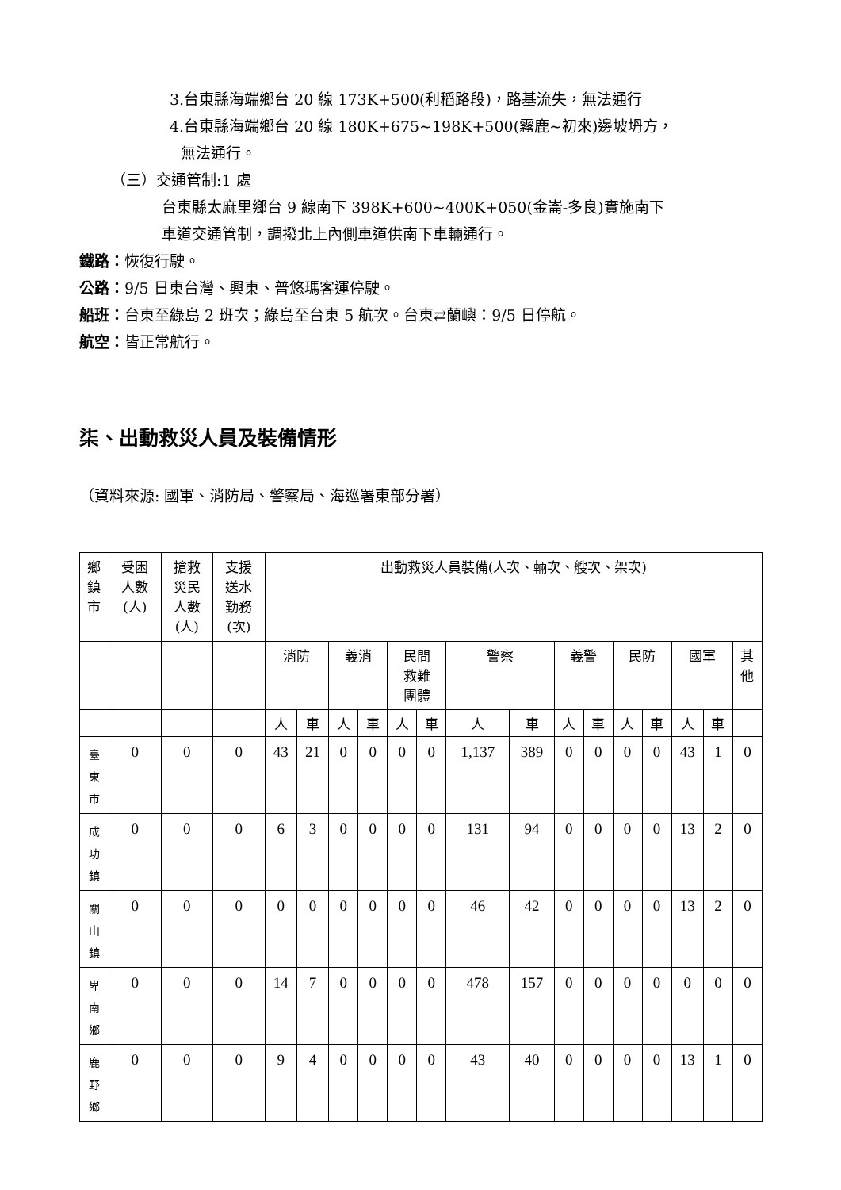3.台東縣海端鄉台 20 線 173K+500(利稻路段)，路基流失，無法通行
4.台東縣海端鄉台 20 線 180K+675~198K+500(霧鹿~初來)邊坡坍方，
無法通行。
（三）交通管制:1 處
台東縣太麻里鄉台 9 線南下 398K+600~400K+050(金崙-多良)實施南下
車道交通管制，調撥北上內側車道供南下車輛通行。
鐵路：恢復行駛。
公路：9/5 日東台灣、興東、普悠瑪客運停駛。
船班：台東至綠島 2 班次；綠島至台東 5 航次。台東⇄蘭嶼：9/5 日停航。
航空：皆正常航行。
柒、出動救災人員及裝備情形
（資料來源: 國軍、消防局、警察局、海巡署東部分署）
| 鄉 鎮 市 | 受困 人數 (人) | 搶救 災民 人數 (人) | 支援 送水 勤務 (次) | 出動救災人員裝備(人次、輛次、艘次、架次) | | | | | | | | | | | | | | |
| --- | --- | --- | --- | --- | --- | --- | --- | --- | --- | --- | --- | --- | --- | --- | --- | --- | --- | --- |
| | | | | 消防 | | 義消 | | 民間 救難 團體 | | 警察 | | 義警 | | 民防 | | 國軍 | | 其 他 |
| | | | | 人 | 車 | 人 | 車 | 人 | 車 | 人 | 車 | 人 | 車 | 人 | 車 | 人 | 車 | |
| 臺 東 市 | 0 | 0 | 0 | 43 | 21 | 0 | 0 | 0 | 0 | 1,137 | 389 | 0 | 0 | 0 | 0 | 43 | 1 | 0 |
| 成 功 鎮 | 0 | 0 | 0 | 6 | 3 | 0 | 0 | 0 | 0 | 131 | 94 | 0 | 0 | 0 | 0 | 13 | 2 | 0 |
| 關 山 鎮 | 0 | 0 | 0 | 0 | 0 | 0 | 0 | 0 | 0 | 46 | 42 | 0 | 0 | 0 | 0 | 13 | 2 | 0 |
| 卑 南 鄉 | 0 | 0 | 0 | 14 | 7 | 0 | 0 | 0 | 0 | 478 | 157 | 0 | 0 | 0 | 0 | 0 | 0 | 0 |
| 鹿 野 鄉 | 0 | 0 | 0 | 9 | 4 | 0 | 0 | 0 | 0 | 43 | 40 | 0 | 0 | 0 | 0 | 13 | 1 | 0 |